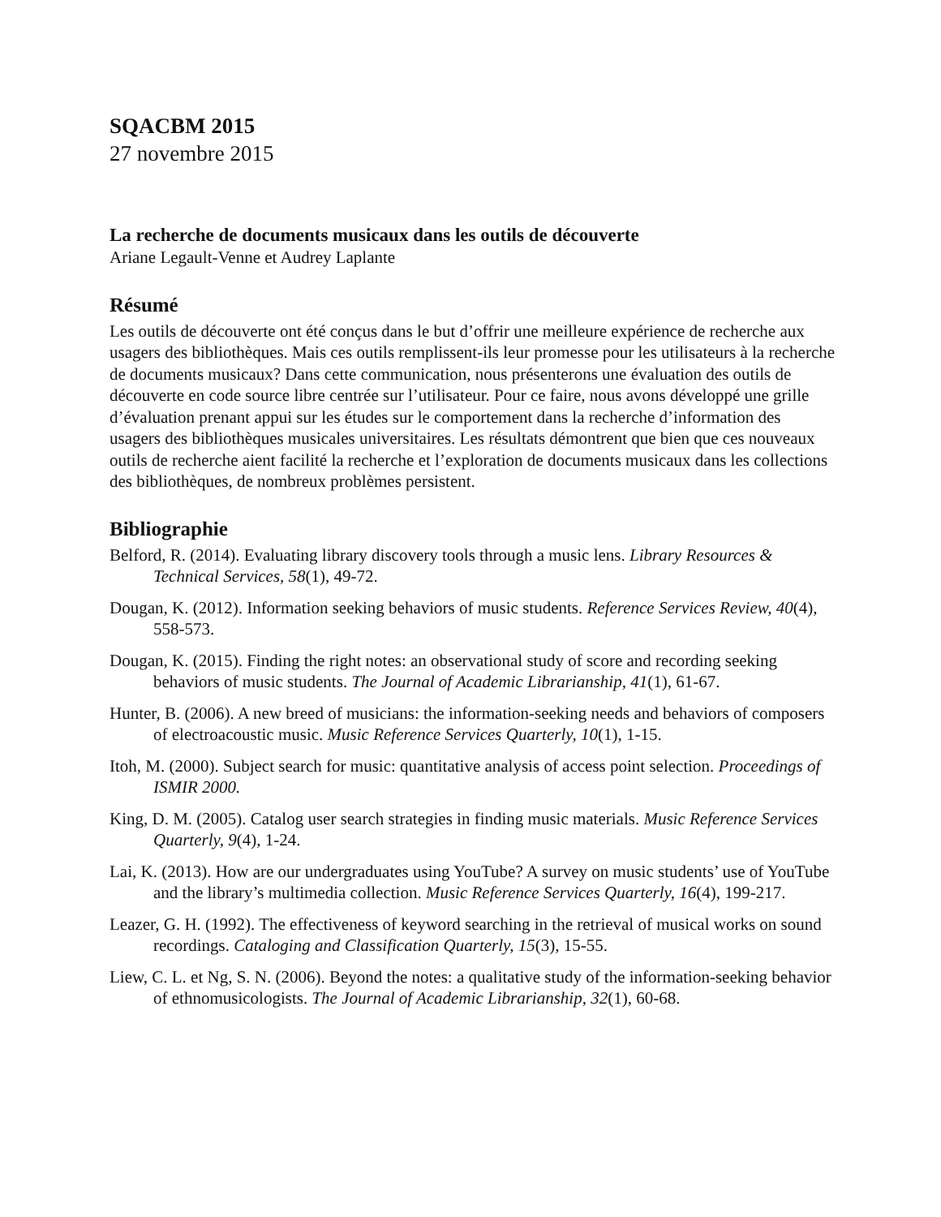SQACBM 2015
27 novembre 2015
La recherche de documents musicaux dans les outils de découverte
Ariane Legault-Venne et Audrey Laplante
Résumé
Les outils de découverte ont été conçus dans le but d’offrir une meilleure expérience de recherche aux usagers des bibliothèques. Mais ces outils remplissent-ils leur promesse pour les utilisateurs à la recherche de documents musicaux? Dans cette communication, nous présenterons une évaluation des outils de découverte en code source libre centrée sur l’utilisateur. Pour ce faire, nous avons développé une grille d’évaluation prenant appui sur les études sur le comportement dans la recherche d’information des usagers des bibliothèques musicales universitaires. Les résultats démontrent que bien que ces nouveaux outils de recherche aient facilité la recherche et l’exploration de documents musicaux dans les collections des bibliothèques, de nombreux problèmes persistent.
Bibliographie
Belford, R. (2014). Evaluating library discovery tools through a music lens. Library Resources & Technical Services, 58(1), 49-72.
Dougan, K. (2012). Information seeking behaviors of music students. Reference Services Review, 40(4), 558-573.
Dougan, K. (2015). Finding the right notes: an observational study of score and recording seeking behaviors of music students. The Journal of Academic Librarianship, 41(1), 61-67.
Hunter, B. (2006). A new breed of musicians: the information-seeking needs and behaviors of composers of electroacoustic music. Music Reference Services Quarterly, 10(1), 1-15.
Itoh, M. (2000). Subject search for music: quantitative analysis of access point selection. Proceedings of ISMIR 2000.
King, D. M. (2005). Catalog user search strategies in finding music materials. Music Reference Services Quarterly, 9(4), 1-24.
Lai, K. (2013). How are our undergraduates using YouTube? A survey on music students’ use of YouTube and the library’s multimedia collection. Music Reference Services Quarterly, 16(4), 199-217.
Leazer, G. H. (1992). The effectiveness of keyword searching in the retrieval of musical works on sound recordings. Cataloging and Classification Quarterly, 15(3), 15-55.
Liew, C. L. et Ng, S. N. (2006). Beyond the notes: a qualitative study of the information-seeking behavior of ethnomusicologists. The Journal of Academic Librarianship, 32(1), 60-68.